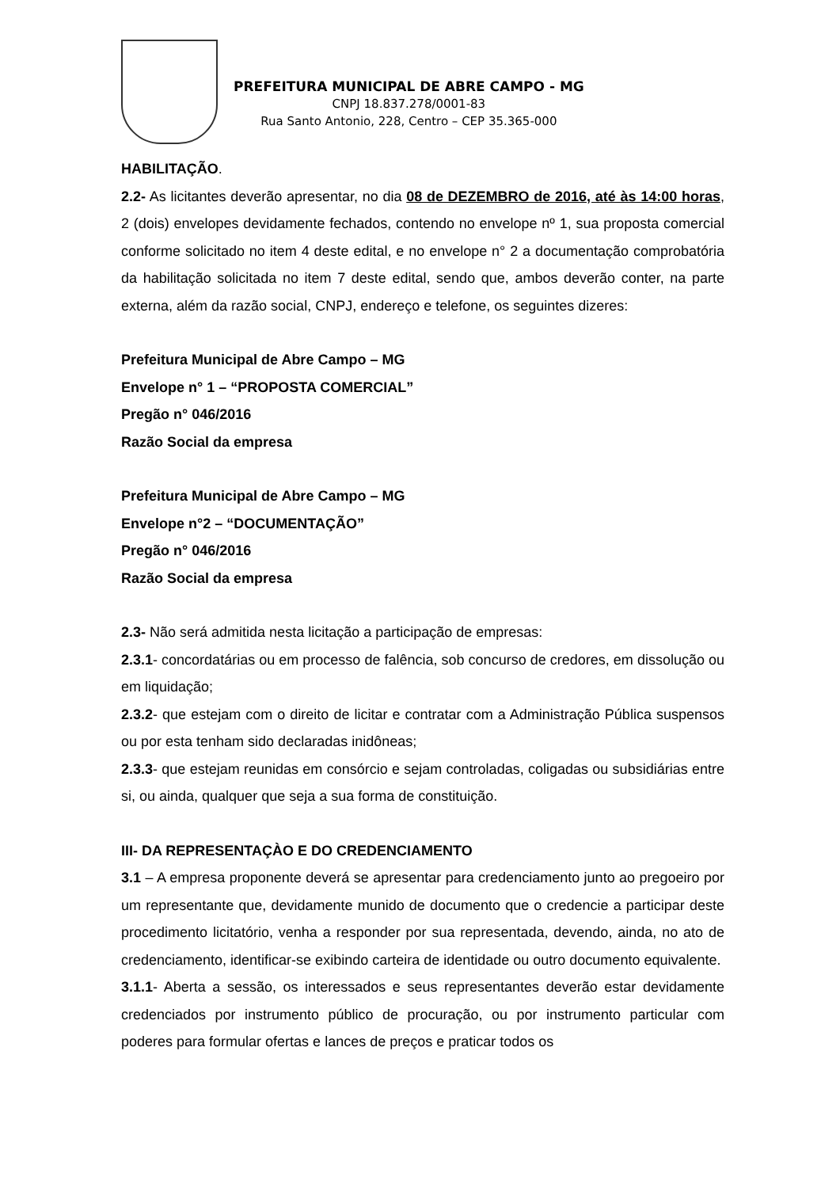PREFEITURA MUNICIPAL DE ABRE CAMPO - MG
CNPJ 18.837.278/0001-83
Rua Santo Antonio, 228, Centro – CEP 35.365-000
HABILITAÇÃO.
2.2- As licitantes deverão apresentar, no dia 08 de DEZEMBRO de 2016, até às 14:00 horas, 2 (dois) envelopes devidamente fechados, contendo no envelope nº 1, sua proposta comercial conforme solicitado no item 4 deste edital, e no envelope n° 2 a documentação comprobatória da habilitação solicitada no item 7 deste edital, sendo que, ambos deverão conter, na parte externa, além da razão social, CNPJ, endereço e telefone, os seguintes dizeres:
Prefeitura Municipal de Abre Campo – MG
Envelope n° 1 – “PROPOSTA COMERCIAL”
Pregão n° 046/2016
Razão Social da empresa
Prefeitura Municipal de Abre Campo – MG
Envelope n°2 – “DOCUMENTAÇÃO”
Pregão n° 046/2016
Razão Social da empresa
2.3- Não será admitida nesta licitação a participação de empresas:
2.3.1- concordatárias ou em processo de falência, sob concurso de credores, em dissolução ou em liquidação;
2.3.2- que estejam com o direito de licitar e contratar com a Administração Pública suspensos ou por esta tenham sido declaradas inidôneas;
2.3.3- que estejam reunidas em consórcio e sejam controladas, coligadas ou subsidiárias entre si, ou ainda, qualquer que seja a sua forma de constituição.
III- DA REPRESENTAÇÀO E DO CREDENCIAMENTO
3.1 – A empresa proponente deverá se apresentar para credenciamento junto ao pregoeiro por um representante que, devidamente munido de documento que o credencie a participar deste procedimento licitatório, venha a responder por sua representada, devendo, ainda, no ato de credenciamento, identificar-se exibindo carteira de identidade ou outro documento equivalente.
3.1.1- Aberta a sessão, os interessados e seus representantes deverão estar devidamente credenciados por instrumento público de procuração, ou por instrumento particular com poderes para formular ofertas e lances de preços e praticar todos os